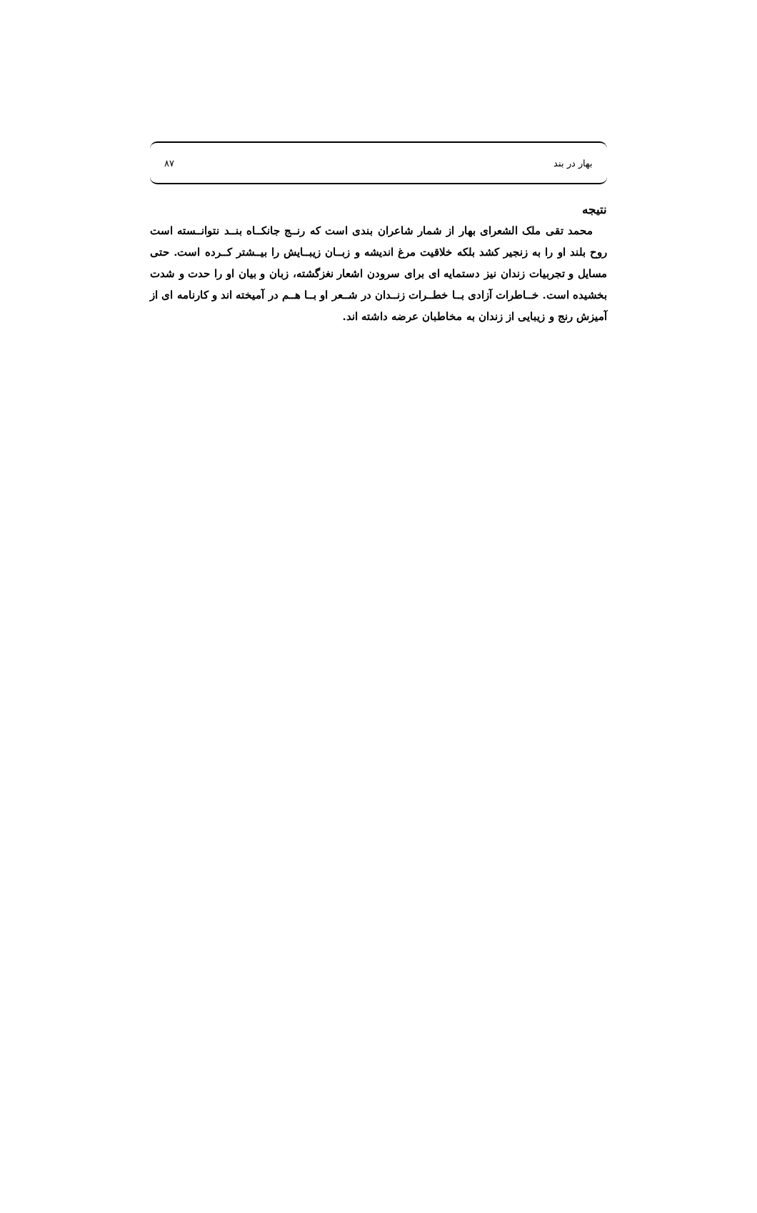بهار در بند ۸۷
نتیجه
محمد تقی ملک الشعرای بهار از شمار شاعران بندی است که رنــج جانکــاه بنــد نتوانــسته است روح بلند او را به زنجیر کشد بلکه خلاقیت مرغ اندیشه و زبــان زیبــایش را بیــشتر کــرده است. حتی مسایل و تجربیات زندان نیز دستمایه ای برای سرودن اشعار نغزگشته، زبان و بیان او را حدت و شدت بخشیده است. خــاطرات آزادی بــا خطــرات زنــدان در شــعر او بــا هــم در آمیخته اند و کارنامه ای از آمیزش رنج و زیبایی از زندان به مخاطبان عرضه داشته اند.